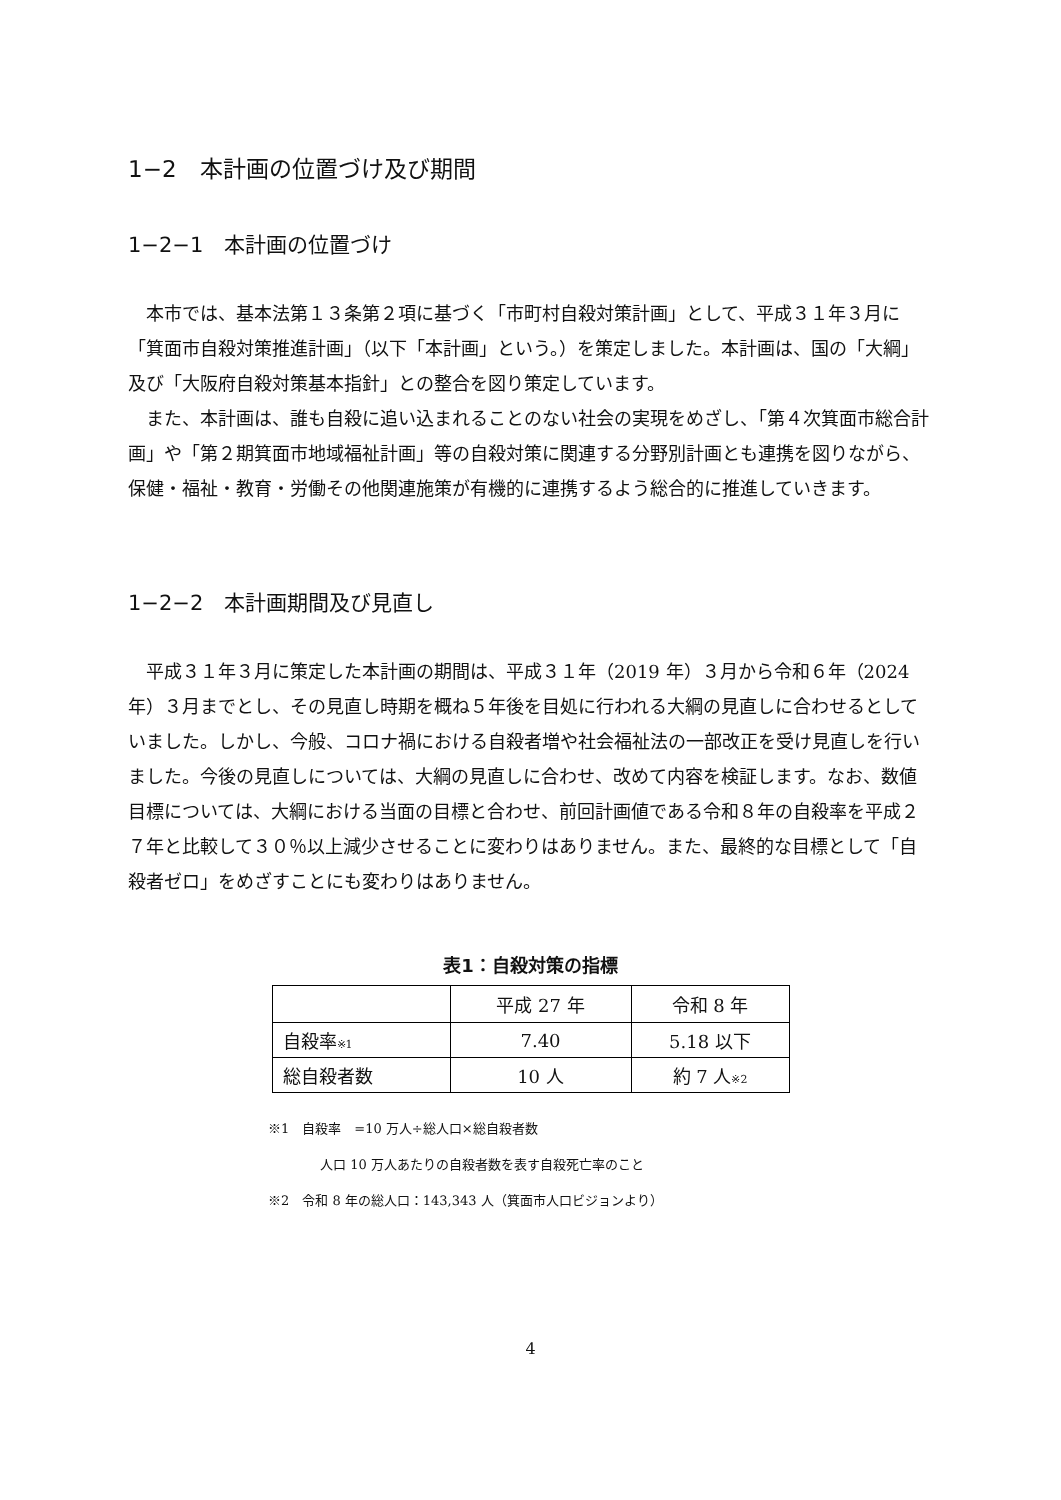1−2　本計画の位置づけ及び期間
1−2−1　本計画の位置づけ
本市では、基本法第１３条第２項に基づく「市町村自殺対策計画」として、平成３１年３月に「箕面市自殺対策推進計画」（以下「本計画」という。）を策定しました。本計画は、国の「大綱」及び「大阪府自殺対策基本指針」との整合を図り策定しています。
また、本計画は、誰も自殺に追い込まれることのない社会の実現をめざし、「第４次箕面市総合計画」や「第２期箕面市地域福祉計画」等の自殺対策に関連する分野別計画とも連携を図りながら、保健・福祉・教育・労働その他関連施策が有機的に連携するよう総合的に推進していきます。
1−2−2　本計画期間及び見直し
平成３１年３月に策定した本計画の期間は、平成３１年（2019 年）３月から令和６年（2024 年）３月までとし、その見直し時期を概ね５年後を目処に行われる大綱の見直しに合わせるとしていました。しかし、今般、コロナ禍における自殺者増や社会福祉法の一部改正を受け見直しを行いました。今後の見直しについては、大綱の見直しに合わせ、改めて内容を検証します。なお、数値目標については、大綱における当面の目標と合わせ、前回計画値である令和８年の自殺率を平成２７年と比較して３０％以上減少させることに変わりはありません。また、最終的な目標として「自殺者ゼロ」をめざすことにも変わりはありません。
表1：自殺対策の指標
| | 平成 27 年 | 令和 8 年 |
| --- | --- | --- |
| 自殺率 ※1 | 7.40 | 5.18 以下 |
| 総自殺者数 | 10 人 | 約 7 人 ※2 |
※1　自殺率　=10 万人÷総人口×総自殺者数
人口 10 万人あたりの自殺者数を表す自殺死亡率のこと
※2　令和 8 年の総人口：143,343 人（箕面市人口ビジョンより）
4